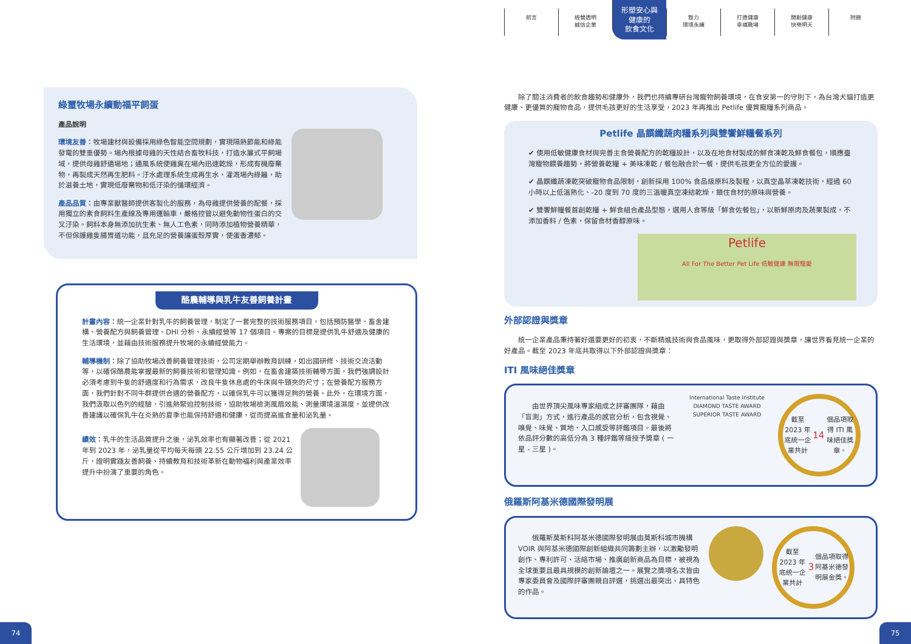前言 經營透明
誠信企業
形塑安心與
健康的
飲食文化
致力
環境永續
打造健康
幸福職場
開創健康
快樂明天
附錄
綠璽牧場永續動福平飼蛋
產品說明
環境友善：牧場建材與設備採用綠色智能空間規劃，實現隔熱節能和綠能發電的雙重優勢。場內根據母雞的天性結合畜牧科技，打造水簾式平飼場域，提供母雞舒適場地；通風系統使雞糞在場內迅速乾燥，形成有機廢棄物，再製成天然再生肥料。汙水處理系統生成再生水，灌溉場內綠籬，助於滋養土地，實現低廢棄物和低汙染的循環經濟。
產品品質：由專業獸醫師提供客製化的服務，為母雞提供營養的配餐，採用獨立的素食飼料生產線及專用運輸車，嚴格控管以避免動物性蛋白的交叉汙染。飼料本身無添加抗生素、無人工色素，同時添加植物營養精華，不但保護雞隻腸胃道功能，且充足的營養讓蛋殼厚實，使蛋香濃郁。
酪農輔導與乳牛友善飼養計畫
計畫內容：統一企業針對乳牛的飼養管理，制定了一套完整的技術服務項目，包括預防醫學、畜舍建構、營養配方與飼養管理、DHI 分析、永續經營等 17 個項目。專案的目標是提供乳牛舒適及健康的生活環境，並藉由技術服務提升牧場的永續經營能力。
輔導機制：除了協助牧場改善飼養管理技術，公司定期舉辦教育訓練，如出國研修、技術交流活動等，以確保酪農能掌握最新的飼養技術和管理知識。例如，在畜舍建築技術輔導方面，我們強調設計必須考慮到牛隻的舒適度和行為需求，改良牛隻休息處的牛床與牛頸夾的尺寸；在營養配方服務方面，我們針對不同牛群提供合適的營養配方，以確保乳牛可以獲得足夠的營養。此外，在環境方面，我們汲取以色列的經驗，引進熱緊迫控制技術，協助牧場檢測風扇效能、測量環境溫濕度，並提供改善建議以確保乳牛在炎熱的夏季也能保持舒適和健康，從而提高進食量和泌乳量。
績效：乳牛的生活品質提升之後，泌乳效率也有顯著改善；從 2021 年到 2023 年，泌乳量從平均每天每頭 22.55 公斤增加到 23.24 公斤，證明實踐友善飼養、持續教育和技術革新在動物福利與產業效率提升中扮演了重要的角色。
　　除了關注消費者的飲食趨勢和健康外，我們也持續專研台灣寵物飼養環境，在食安第一的守則下，為台灣犬貓打造更健康、更優質的寵物食品，提供毛孩更好的生活享受，2023 年再推出 Petlife 優質寵糧系列商品。
Petlife 晶饌纖蔬肉糧系列與雙饗鮮糧餐系列
✔ 使用低敏健康食材與完善主食營養配方的乾糧設計，以及在地食材製成的鮮食凍乾及鮮食餐包，順應臺灣寵物餵養趨勢，將營養乾糧 + 美味凍乾 / 餐包融合於一餐，提供毛孩更全方位的愛護。
✔ 晶饌纖蔬凍乾突破寵物食品限制，創新採用 100% 食品級原料及製程，以真空晶萃凍乾技術，經過 60 小時以上低溫熟化、-20 度到 70 度的三溫暖真空凍結乾燥，鎖住食材的原味與營養。
✔ 雙饗鮮糧餐首創乾糧 + 鮮食組合產品型態，選用人食等級「鮮食佐餐包」，以新鮮原肉及蔬果製成，不添加香料 / 色素，保留食材香醇原味。
Petlife
All For The Better Pet Life 低敏健康 無限寵愛
外部認證與獎章
　　統一企業產品秉持著好還要更好的初衷，不斷精進技術與食品風味，更取得外部認證與獎章，讓世界看見統一企業的好產品。截至 2023 年底共取得以下外部認證與獎章：
ITI 風味絕佳獎章
　　由世界頂尖風味專家組成之評審團隊，藉由「盲測」方式，進行產品的感官分析，包含視覺、嗅覺、味覺、質地、入口感受等評鑑項目。最後將依品評分數的高低分為 3 種評鑑等級授予獎章 ( 一星 - 三星 )。
International Taste Institute
DIAMOND TASTE AWARD
SUPERIOR TASTE AWARD
截至 2023 年底統一企業共計 14 個品項取得 ITI 風味絕佳獎章。
俄羅斯阿基米德國際發明展
　　俄羅斯莫斯科阿基米德國際發明展由莫斯科城市機構 VOIR 與阿基米德國際創新組織共同籌劃主辦，以激勵發明創作、專利許可、活絡市場、推廣創新商品為目標，被視為全球重要且最具規模的創新論壇之一。展覽之獎項名次皆由專家委員會及國際評審團親自評選，挑選出最突出、具特色的作品。
截至 2023 年底統一企業共計 3 個品項取得阿基米德發明展金獎。
74 75